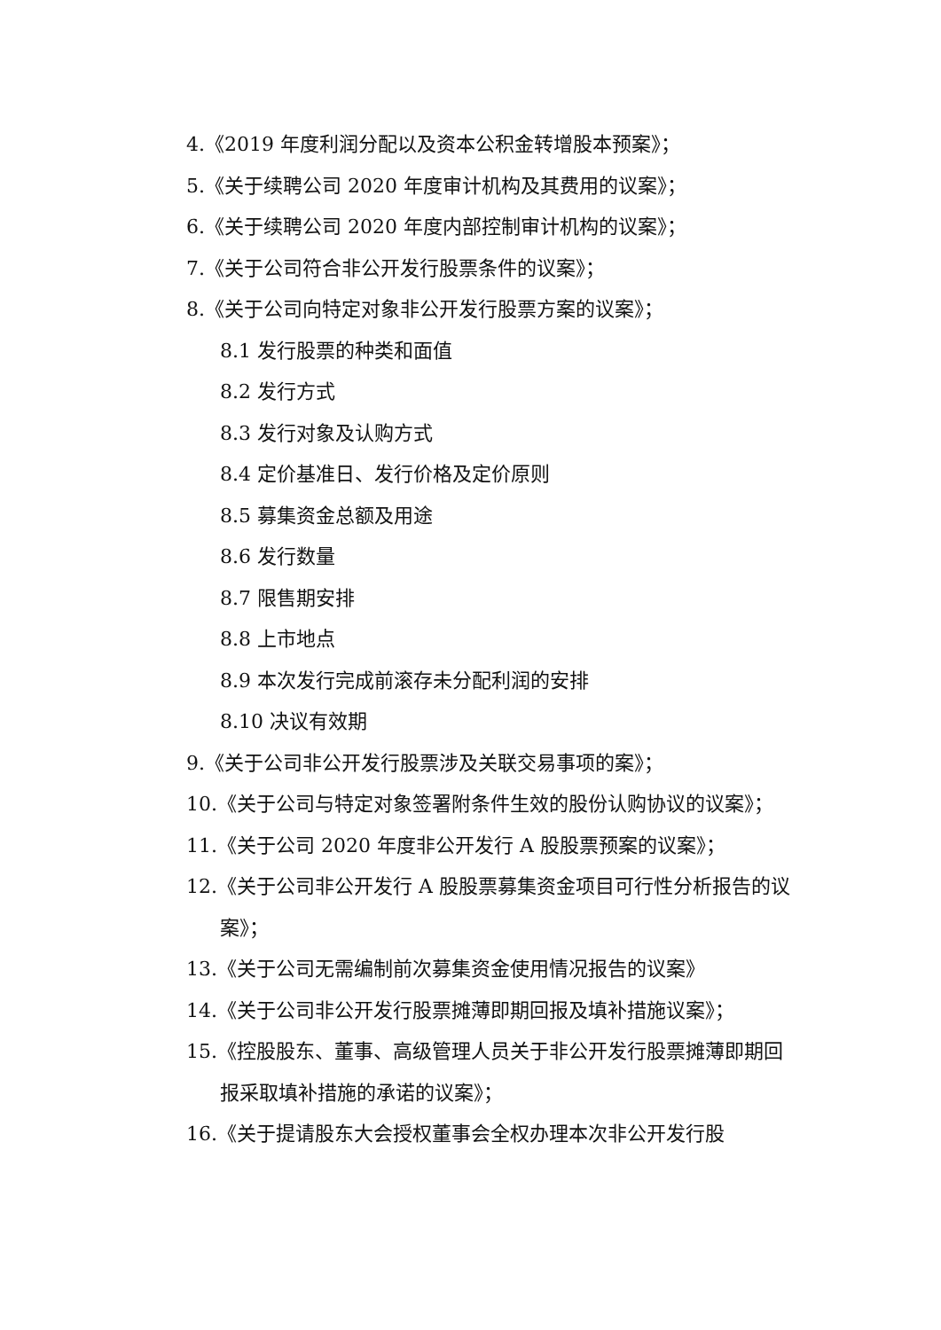4.《2019 年度利润分配以及资本公积金转增股本预案》；
5.《关于续聘公司 2020 年度审计机构及其费用的议案》；
6.《关于续聘公司 2020 年度内部控制审计机构的议案》；
7.《关于公司符合非公开发行股票条件的议案》；
8.《关于公司向特定对象非公开发行股票方案的议案》；
8.1 发行股票的种类和面值
8.2 发行方式
8.3 发行对象及认购方式
8.4 定价基准日、发行价格及定价原则
8.5 募集资金总额及用途
8.6 发行数量
8.7 限售期安排
8.8 上市地点
8.9 本次发行完成前滚存未分配利润的安排
8.10 决议有效期
9.《关于公司非公开发行股票涉及关联交易事项的案》；
10.《关于公司与特定对象签署附条件生效的股份认购协议的议案》；
11.《关于公司 2020 年度非公开发行 A 股股票预案的议案》；
12.《关于公司非公开发行 A 股股票募集资金项目可行性分析报告的议案》；
13.《关于公司无需编制前次募集资金使用情况报告的议案》
14.《关于公司非公开发行股票摊薄即期回报及填补措施议案》；
15.《控股股东、董事、高级管理人员关于非公开发行股票摊薄即期回报采取填补措施的承诺的议案》；
16.《关于提请股东大会授权董事会全权办理本次非公开发行股